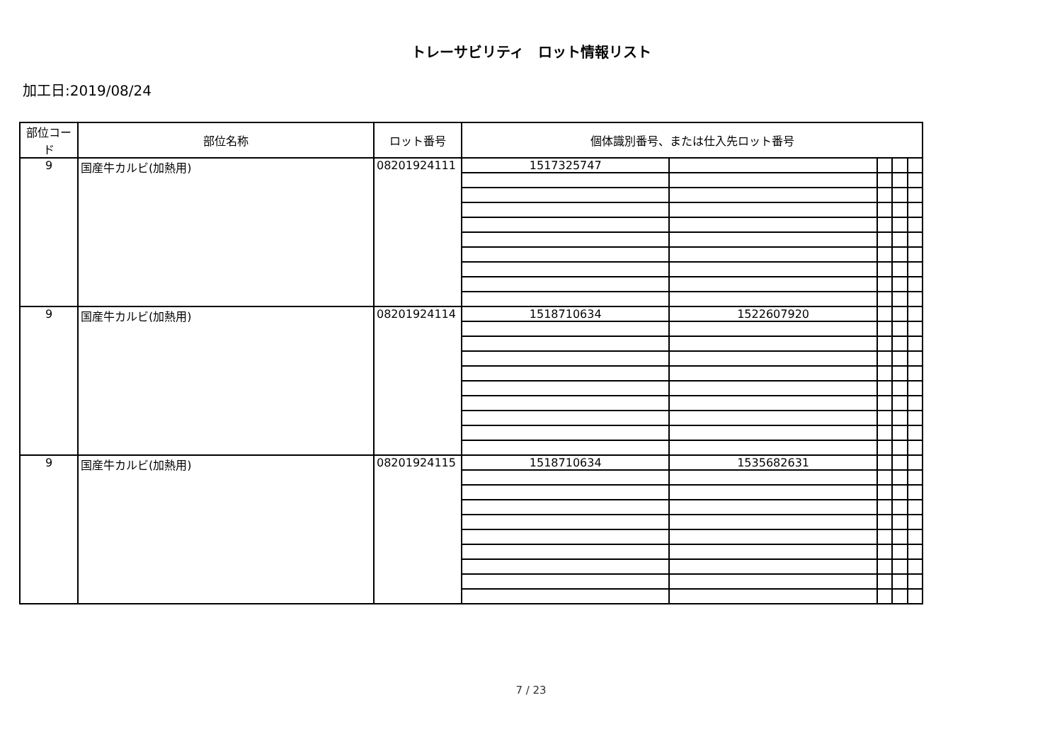トレーサビリティ　ロット情報リスト
加工日:2019/08/24
| 部位コード | 部位名称 | ロット番号 | 個体識別番号、または仕入先ロット番号 | | | | |
| --- | --- | --- | --- | --- | --- | --- | --- |
| 9 | 国産牛カルビ(加熱用) | 08201924111 | 1517325747 | | | | |
| 9 | 国産牛カルビ(加熱用) | 08201924114 | 1518710634 | 1522607920 | | | |
| 9 | 国産牛カルビ(加熱用) | 08201924115 | 1518710634 | 1535682631 | | | |
7 / 23